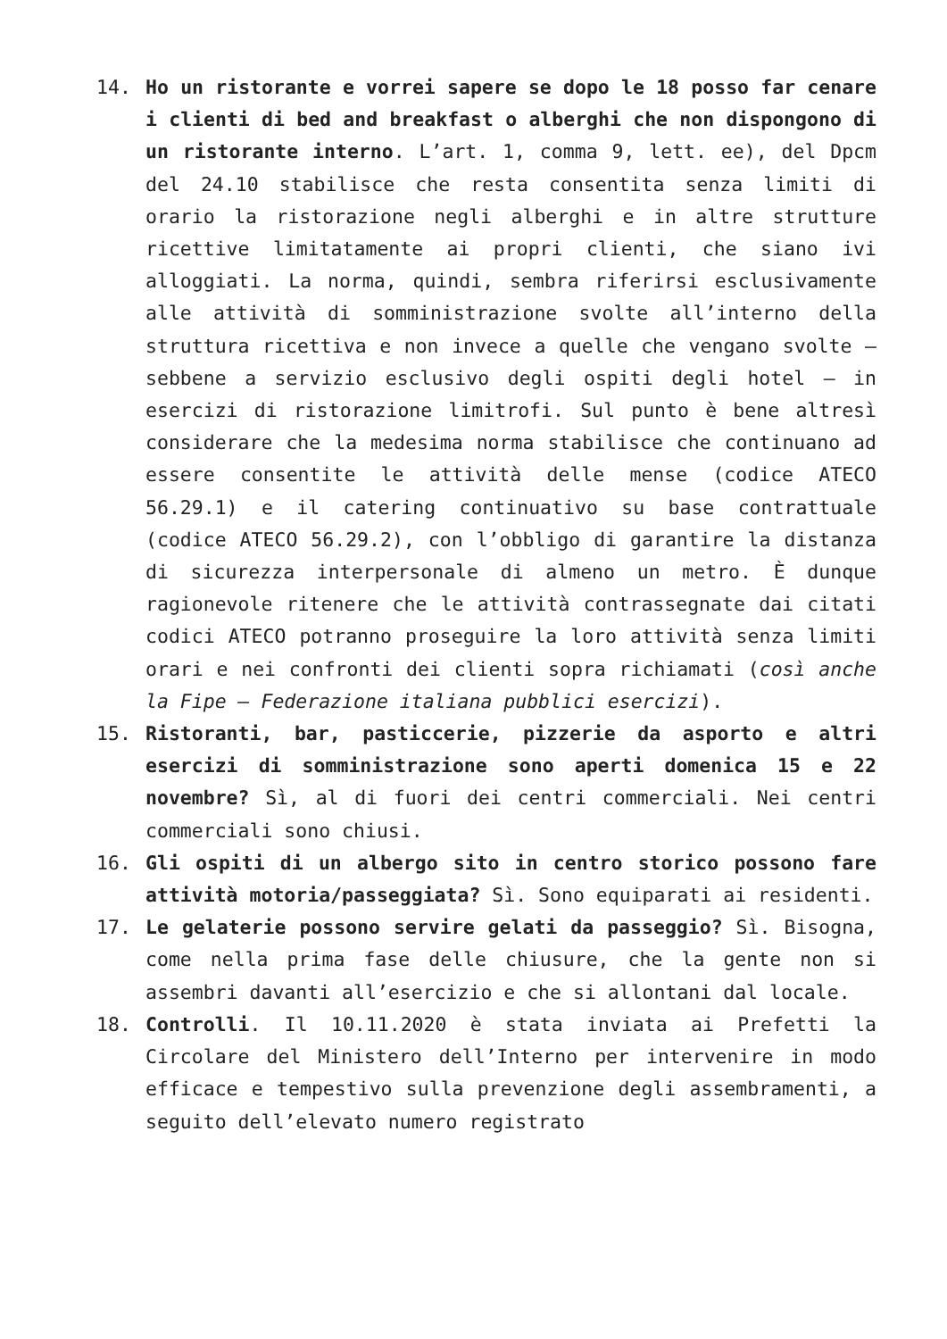14. Ho un ristorante e vorrei sapere se dopo le 18 posso far cenare i clienti di bed and breakfast o alberghi che non dispongono di un ristorante interno. L’art. 1, comma 9, lett. ee), del Dpcm del 24.10 stabilisce che resta consentita senza limiti di orario la ristorazione negli alberghi e in altre strutture ricettive limitatamente ai propri clienti, che siano ivi alloggiati. La norma, quindi, sembra riferirsi esclusivamente alle attività di somministrazione svolte all’interno della struttura ricettiva e non invece a quelle che vengano svolte – sebbene a servizio esclusivo degli ospiti degli hotel – in esercizi di ristorazione limitrofi. Sul punto è bene altresì considerare che la medesima norma stabilisce che continuano ad essere consentite le attività delle mense (codice ATECO 56.29.1) e il catering continuativo su base contrattuale (codice ATECO 56.29.2), con l’obbligo di garantire la distanza di sicurezza interpersonale di almeno un metro. È dunque ragionevole ritenere che le attività contrassegnate dai citati codici ATECO potranno proseguire la loro attività senza limiti orari e nei confronti dei clienti sopra richiamati (così anche la Fipe – Federazione italiana pubblici esercizi).
15. Ristoranti, bar, pasticcerie, pizzerie da asporto e altri esercizi di somministrazione sono aperti domenica 15 e 22 novembre? Sì, al di fuori dei centri commerciali. Nei centri commerciali sono chiusi.
16. Gli ospiti di un albergo sito in centro storico possono fare attività motoria/passeggiata? Sì. Sono equiparati ai residenti.
17. Le gelaterie possono servire gelati da passeggio? Sì. Bisogna, come nella prima fase delle chiusure, che la gente non si assembri davanti all’esercizio e che si allontani dal locale.
18. Controlli. Il 10.11.2020 è stata inviata ai Prefetti la Circolare del Ministero dell’Interno per intervenire in modo efficace e tempestivo sulla prevenzione degli assembramenti, a seguito dell’elevato numero registrato